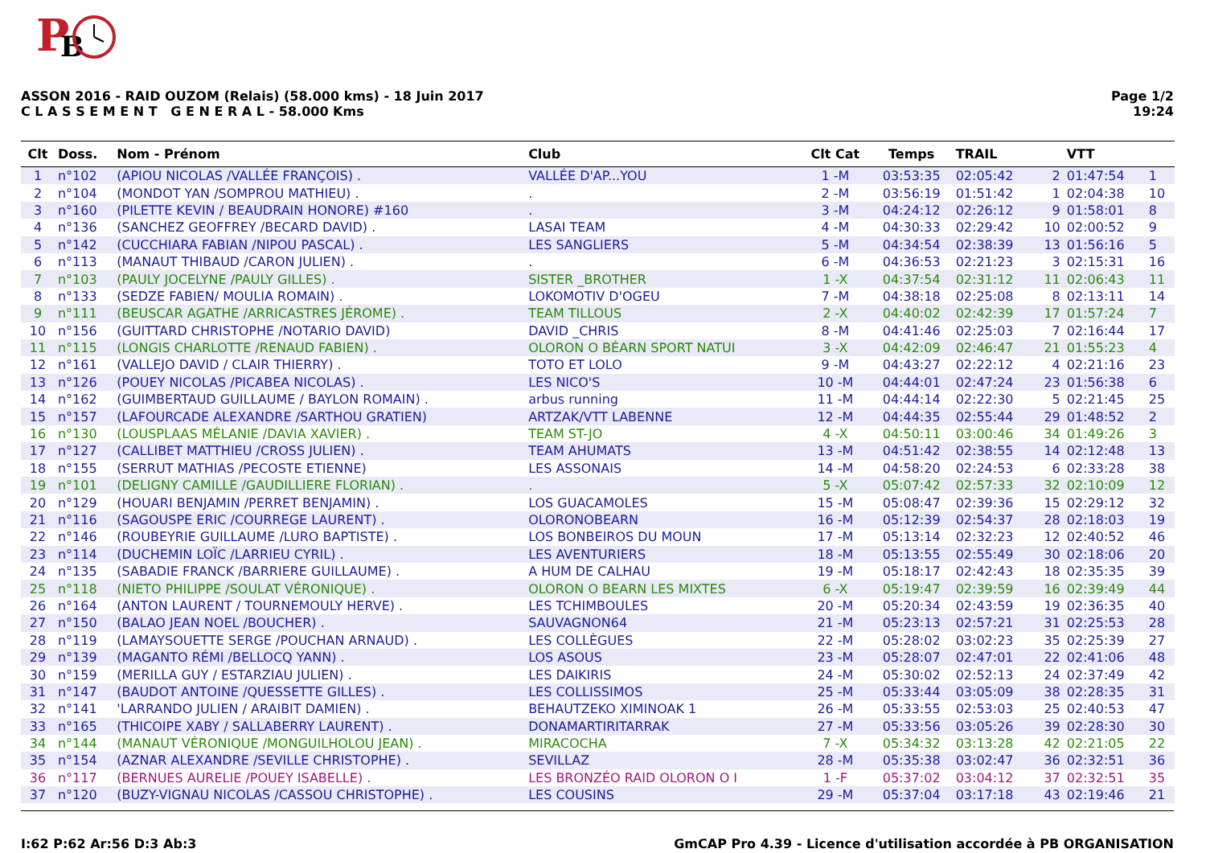P
B
ASSON 2016 - RAID OUZOM (Relais) (58.000 kms) - 18 Juin 2017
C L A S S E M E N T G E N E R A L - 58.000 Kms
Page 1/2
19:24
| Clt | Doss. | Nom - Prénom | Club | Clt Cat | Temps | TRAIL | | VTT | |
| --- | --- | --- | --- | --- | --- | --- | --- | --- | --- |
| 1 | n°102 | (APIOU NICOLAS /VALLÉE FRANÇOIS) . | VALLÉE D'AP...YOU | 1 -M | 03:53:35 | 02:05:42 | 2 | 01:47:54 | 1 |
| 2 | n°104 | (MONDOT YAN /SOMPROU MATHIEU) . | . | 2 -M | 03:56:19 | 01:51:42 | 1 | 02:04:38 | 10 |
| 3 | n°160 | (PILETTE KEVIN / BEAUDRAIN HONORE) #160 | . | 3 -M | 04:24:12 | 02:26:12 | 9 | 01:58:01 | 8 |
| 4 | n°136 | (SANCHEZ GEOFFREY /BECARD DAVID) . | LASAI TEAM | 4 -M | 04:30:33 | 02:29:42 | 10 | 02:00:52 | 9 |
| 5 | n°142 | (CUCCHIARA FABIAN /NIPOU PASCAL) . | LES SANGLIERS | 5 -M | 04:34:54 | 02:38:39 | 13 | 01:56:16 | 5 |
| 6 | n°113 | (MANAUT THIBAUD /CARON JULIEN) . | . | 6 -M | 04:36:53 | 02:21:23 | 3 | 02:15:31 | 16 |
| 7 | n°103 | (PAULY JOCELYNE /PAULY GILLES) . | SISTER _BROTHER | 1 -X | 04:37:54 | 02:31:12 | 11 | 02:06:43 | 11 |
| 8 | n°133 | (SEDZE FABIEN/ MOULIA ROMAIN) . | LOKOMOTIV D'OGEU | 7 -M | 04:38:18 | 02:25:08 | 8 | 02:13:11 | 14 |
| 9 | n°111 | (BEUSCAR AGATHE /ARRICASTRES JÉROME) . | TEAM TILLOUS | 2 -X | 04:40:02 | 02:42:39 | 17 | 01:57:24 | 7 |
| 10 | n°156 | (GUITTARD CHRISTOPHE /NOTARIO DAVID) | DAVID _CHRIS | 8 -M | 04:41:46 | 02:25:03 | 7 | 02:16:44 | 17 |
| 11 | n°115 | (LONGIS CHARLOTTE /RENAUD FABIEN) . | OLORON O BÉARN SPORT NATUI | 3 -X | 04:42:09 | 02:46:47 | 21 | 01:55:23 | 4 |
| 12 | n°161 | (VALLEJO DAVID / CLAIR THIERRY) . | TOTO ET LOLO | 9 -M | 04:43:27 | 02:22:12 | 4 | 02:21:16 | 23 |
| 13 | n°126 | (POUEY NICOLAS /PICABEA NICOLAS) . | LES NICO'S | 10 -M | 04:44:01 | 02:47:24 | 23 | 01:56:38 | 6 |
| 14 | n°162 | (GUIMBERTAUD GUILLAUME / BAYLON ROMAIN) . | arbus running | 11 -M | 04:44:14 | 02:22:30 | 5 | 02:21:45 | 25 |
| 15 | n°157 | (LAFOURCADE ALEXANDRE /SARTHOU GRATIEN) | ARTZAK/VTT LABENNE | 12 -M | 04:44:35 | 02:55:44 | 29 | 01:48:52 | 2 |
| 16 | n°130 | (LOUSPLAAS MÉLANIE /DAVIA XAVIER) . | TEAM ST-JO | 4 -X | 04:50:11 | 03:00:46 | 34 | 01:49:26 | 3 |
| 17 | n°127 | (CALLIBET MATTHIEU /CROSS JULIEN) . | TEAM AHUMATS | 13 -M | 04:51:42 | 02:38:55 | 14 | 02:12:48 | 13 |
| 18 | n°155 | (SERRUT MATHIAS /PECOSTE ETIENNE) | LES ASSONAIS | 14 -M | 04:58:20 | 02:24:53 | 6 | 02:33:28 | 38 |
| 19 | n°101 | (DELIGNY CAMILLE /GAUDILLIERE FLORIAN) . | . | 5 -X | 05:07:42 | 02:57:33 | 32 | 02:10:09 | 12 |
| 20 | n°129 | (HOUARI BENJAMIN /PERRET BENJAMIN) . | LOS GUACAMOLES | 15 -M | 05:08:47 | 02:39:36 | 15 | 02:29:12 | 32 |
| 21 | n°116 | (SAGOUSPE ERIC /COURREGE LAURENT) . | OLORONOBEARN | 16 -M | 05:12:39 | 02:54:37 | 28 | 02:18:03 | 19 |
| 22 | n°146 | (ROUBEYRIE GUILLAUME /LURO BAPTISTE) . | LOS BONBEIROS DU MOUN | 17 -M | 05:13:14 | 02:32:23 | 12 | 02:40:52 | 46 |
| 23 | n°114 | (DUCHEMIN LOÏC /LARRIEU CYRIL) . | LES AVENTURIERS | 18 -M | 05:13:55 | 02:55:49 | 30 | 02:18:06 | 20 |
| 24 | n°135 | (SABADIE FRANCK /BARRIERE GUILLAUME) . | A HUM DE CALHAU | 19 -M | 05:18:17 | 02:42:43 | 18 | 02:35:35 | 39 |
| 25 | n°118 | (NIETO PHILIPPE /SOULAT VÉRONIQUE) . | OLORON O BEARN LES MIXTES | 6 -X | 05:19:47 | 02:39:59 | 16 | 02:39:49 | 44 |
| 26 | n°164 | (ANTON LAURENT / TOURNEMOULY HERVE) . | LES TCHIMBOULES | 20 -M | 05:20:34 | 02:43:59 | 19 | 02:36:35 | 40 |
| 27 | n°150 | (BALAO JEAN NOEL /BOUCHER) . | SAUVAGNON64 | 21 -M | 05:23:13 | 02:57:21 | 31 | 02:25:53 | 28 |
| 28 | n°119 | (LAMAYSOUETTE SERGE /POUCHAN ARNAUD) . | LES COLLÈGUES | 22 -M | 05:28:02 | 03:02:23 | 35 | 02:25:39 | 27 |
| 29 | n°139 | (MAGANTO RÉMI /BELLOCQ YANN) . | LOS ASOUS | 23 -M | 05:28:07 | 02:47:01 | 22 | 02:41:06 | 48 |
| 30 | n°159 | (MERILLA GUY / ESTARZIAU JULIEN) . | LES DAIKIRIS | 24 -M | 05:30:02 | 02:52:13 | 24 | 02:37:49 | 42 |
| 31 | n°147 | (BAUDOT ANTOINE /QUESSETTE GILLES) . | LES COLLISSIMOS | 25 -M | 05:33:44 | 03:05:09 | 38 | 02:28:35 | 31 |
| 32 | n°141 | 'LARRANDO JULIEN / ARAIBIT DAMIEN) . | BEHAUTZEKO XIMINOAK 1 | 26 -M | 05:33:55 | 02:53:03 | 25 | 02:40:53 | 47 |
| 33 | n°165 | (THICOIPE XABY / SALLABERRY LAURENT) . | DONAMARTIRITARRAK | 27 -M | 05:33:56 | 03:05:26 | 39 | 02:28:30 | 30 |
| 34 | n°144 | (MANAUT VÉRONIQUE /MONGUILHOLOU JEAN) . | MIRACOCHA | 7 -X | 05:34:32 | 03:13:28 | 42 | 02:21:05 | 22 |
| 35 | n°154 | (AZNAR ALEXANDRE /SEVILLE CHRISTOPHE) . | SEVILLAZ | 28 -M | 05:35:38 | 03:02:47 | 36 | 02:32:51 | 36 |
| 36 | n°117 | (BERNUES AURELIE /POUEY ISABELLE) . | LES BRONZÉO RAID OLORON O I | 1 -F | 05:37:02 | 03:04:12 | 37 | 02:32:51 | 35 |
| 37 | n°120 | (BUZY-VIGNAU NICOLAS /CASSOU CHRISTOPHE) . | LES COUSINS | 29 -M | 05:37:04 | 03:17:18 | 43 | 02:19:46 | 21 |
I:62 P:62 Ar:56 D:3 Ab:3 GmCAP Pro 4.39 - Licence d'utilisation accordée à PB ORGANISATION